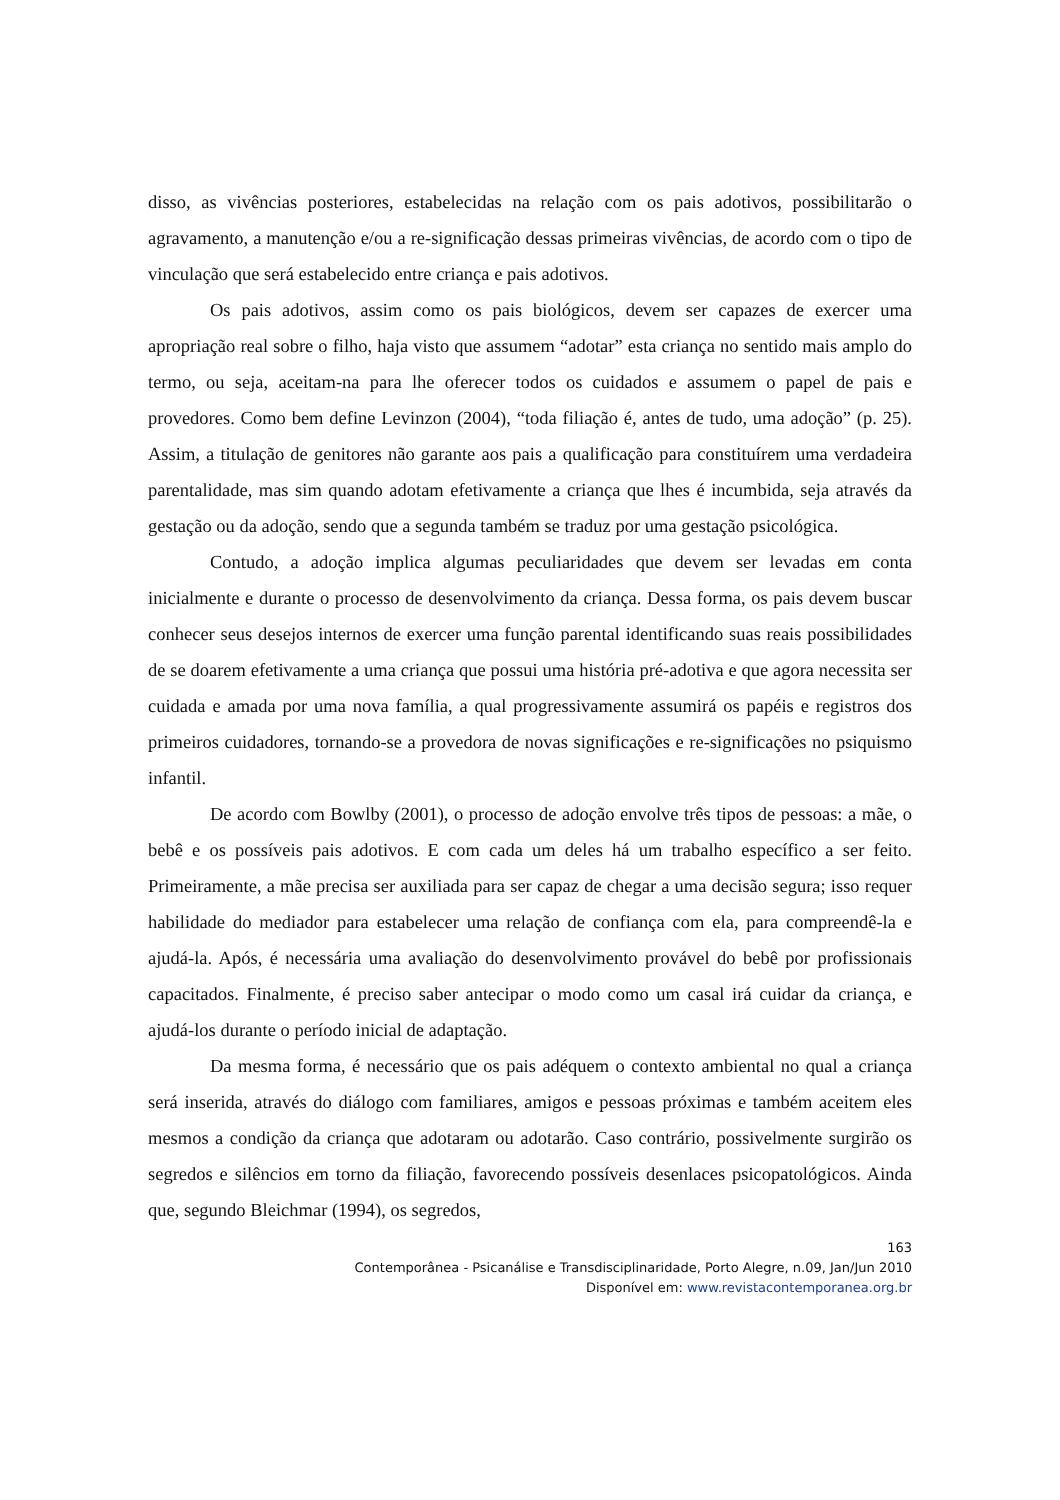disso, as vivências posteriores, estabelecidas na relação com os pais adotivos, possibilitarão o agravamento, a manutenção e/ou a re-significação dessas primeiras vivências, de acordo com o tipo de vinculação que será estabelecido entre criança e pais adotivos.
Os pais adotivos, assim como os pais biológicos, devem ser capazes de exercer uma apropriação real sobre o filho, haja visto que assumem “adotar” esta criança no sentido mais amplo do termo, ou seja, aceitam-na para lhe oferecer todos os cuidados e assumem o papel de pais e provedores. Como bem define Levinzon (2004), “toda filiação é, antes de tudo, uma adoção” (p. 25). Assim, a titulação de genitores não garante aos pais a qualificação para constituírem uma verdadeira parentalidade, mas sim quando adotam efetivamente a criança que lhes é incumbida, seja através da gestação ou da adoção, sendo que a segunda também se traduz por uma gestação psicológica.
Contudo, a adoção implica algumas peculiaridades que devem ser levadas em conta inicialmente e durante o processo de desenvolvimento da criança. Dessa forma, os pais devem buscar conhecer seus desejos internos de exercer uma função parental identificando suas reais possibilidades de se doarem efetivamente a uma criança que possui uma história pré-adotiva e que agora necessita ser cuidada e amada por uma nova família, a qual progressivamente assumirá os papéis e registros dos primeiros cuidadores, tornando-se a provedora de novas significações e re-significações no psiquismo infantil.
De acordo com Bowlby (2001), o processo de adoção envolve três tipos de pessoas: a mãe, o bebê e os possíveis pais adotivos. E com cada um deles há um trabalho específico a ser feito. Primeiramente, a mãe precisa ser auxiliada para ser capaz de chegar a uma decisão segura; isso requer habilidade do mediador para estabelecer uma relação de confiança com ela, para compreendê-la e ajudá-la. Após, é necessária uma avaliação do desenvolvimento provável do bebê por profissionais capacitados. Finalmente, é preciso saber antecipar o modo como um casal irá cuidar da criança, e ajudá-los durante o período inicial de adaptação.
Da mesma forma, é necessário que os pais adéquem o contexto ambiental no qual a criança será inserida, através do diálogo com familiares, amigos e pessoas próximas e também aceitem eles mesmos a condição da criança que adotaram ou adotarão. Caso contrário, possivelmente surgirão os segredos e silêncios em torno da filiação, favorecendo possíveis desenlaces psicopatológicos. Ainda que, segundo Bleichmar (1994), os segredos,
163
Contemporânea - Psicanálise e Transdisciplinaridade, Porto Alegre, n.09, Jan/Jun 2010
Disponível em: www.revistacontemporanea.org.br